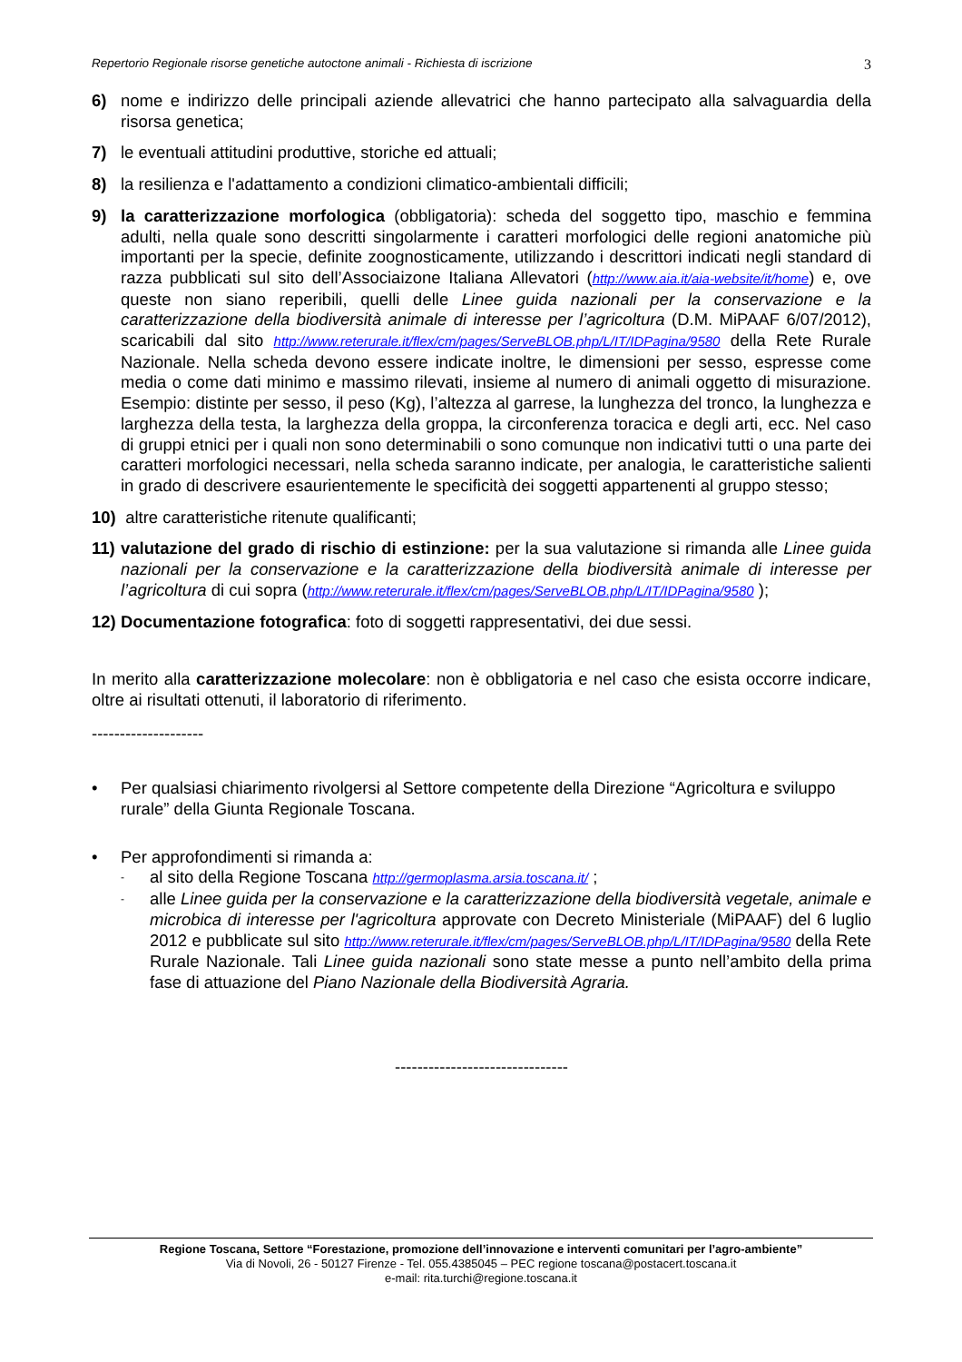Repertorio Regionale risorse genetiche autoctone animali - Richiesta di iscrizione 3
6) nome e indirizzo delle principali aziende allevatrici che hanno partecipato alla salvaguardia della risorsa genetica;
7) le eventuali attitudini produttive, storiche ed attuali;
8) la resilienza e l'adattamento a condizioni climatico-ambientali difficili;
9) la caratterizzazione morfologica (obbligatoria): scheda del soggetto tipo, maschio e femmina adulti, nella quale sono descritti singolarmente i caratteri morfologici delle regioni anatomiche più importanti per la specie, definite zoognosticamente, utilizzando i descrittori indicati negli standard di razza pubblicati sul sito dell’Associaizone Italiana Allevatori (http://www.aia.it/aia-website/it/home) e, ove queste non siano reperibili, quelli delle Linee guida nazionali per la conservazione e la caratterizzazione della biodiversità animale di interesse per l’agricoltura (D.M. MiPAAF 6/07/2012), scaricabili dal sito http://www.reterurale.it/flex/cm/pages/ServeBLOB.php/L/IT/IDPagina/9580 della Rete Rurale Nazionale. Nella scheda devono essere indicate inoltre, le dimensioni per sesso, espresse come media o come dati minimo e massimo rilevati, insieme al numero di animali oggetto di misurazione. Esempio: distinte per sesso, il peso (Kg), l’altezza al garrese, la lunghezza del tronco, la lunghezza e larghezza della testa, la larghezza della groppa, la circonferenza toracica e degli arti, ecc. Nel caso di gruppi etnici per i quali non sono determinabili o sono comunque non indicativi tutti o una parte dei caratteri morfologici necessari, nella scheda saranno indicate, per analogia, le caratteristiche salienti in grado di descrivere esaurientemente le specificità dei soggetti appartenenti al gruppo stesso;
10) altre caratteristiche ritenute qualificanti;
11) valutazione del grado di rischio di estinzione: per la sua valutazione si rimanda alle Linee guida nazionali per la conservazione e la caratterizzazione della biodiversità animale di interesse per l’agricoltura di cui sopra (http://www.reterurale.it/flex/cm/pages/ServeBLOB.php/L/IT/IDPagina/9580 );
12) Documentazione fotografica: foto di soggetti rappresentativi, dei due sessi.
In merito alla caratterizzazione molecolare: non è obbligatoria e nel caso che esista occorre indicare, oltre ai risultati ottenuti, il laboratorio di riferimento.
--------------------
• Per qualsiasi chiarimento rivolgersi al Settore competente della Direzione “Agricoltura e sviluppo rurale” della Giunta Regionale Toscana.
• Per approfondimenti si rimanda a:
- al sito della Regione Toscana http://germoplasma.arsia.toscana.it/ ;
- alle Linee guida per la conservazione e la caratterizzazione della biodiversità vegetale, animale e microbica di interesse per l'agricoltura approvate con Decreto Ministeriale (MiPAAF) del 6 luglio 2012 e pubblicate sul sito http://www.reterurale.it/flex/cm/pages/ServeBLOB.php/L/IT/IDPagina/9580 della Rete Rurale Nazionale. Tali Linee guida nazionali sono state messe a punto nell’ambito della prima fase di attuazione del Piano Nazionale della Biodiversità Agraria.
-------------------------------
Regione Toscana, Settore “Forestazione, promozione dell’innovazione e interventi comunitari per l’agro-ambiente”
Via di Novoli, 26 - 50127 Firenze - Tel. 055.4385045 – PEC regione toscana@postacert.toscana.it
e-mail: rita.turchi@regione.toscana.it